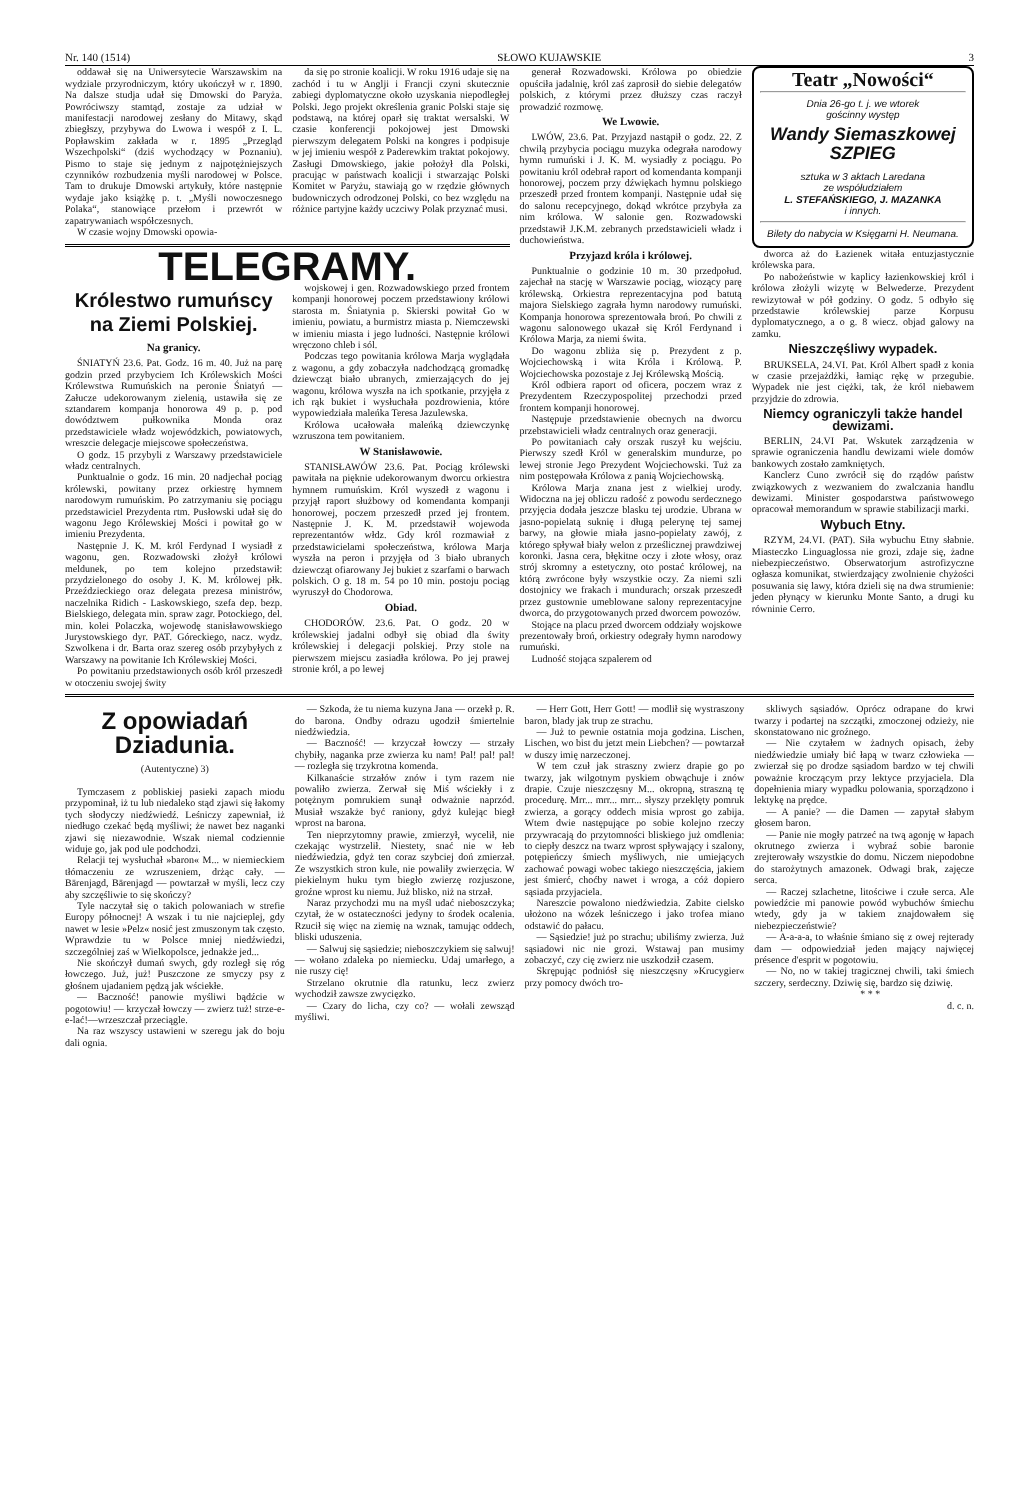Nr. 140 (1514) SŁOWO KUJAWSKIE 3
oddawał się na Uniwersytecie Warszawskim na wydziale przyrodniczym, który ukończył w r. 1890. Na dalsze studja udał się Dmowski do Paryża. Powróciwszy stamtąd, zostaje za udział w manifestacji narodowej zesłany do Mitawy, skąd zbiegłszy, przybywa do Lwowa i wespół z I. L. Popławskim zakłada w r. 1895 „Przegląd Wszechpolski“ (dziś wychodzący w Poznaniu). Pismo to staje się jednym z najpotężniejszych czynników rozbudzenia myśli narodowej w Polsce. Tam to drukuje Dmowski artykuły, które następnie wydaje jako książkę p. t. „Myśli nowoczesnego Polaka“, stanowiące przełom i przewrót w zapatrywaniach współczesnych.
W czasie wojny Dmowski opowia-
da się po stronie koalicji. W roku 1916 udaje się na zachód i tu w Anglji i Francji czyni skutecznie zabiegi dyplomatyczne około uzyskania niepodległej Polski. Jego projekt określenia granic Polski staje się podstawą, na której oparł się traktat wersalski. W czasie konferencji pokojowej jest Dmowski pierwszym delegatem Polski na kongres i podpisuje w jej imieniu wespół z Paderewkim traktat pokojowy. Zasługi Dmowskiego, jakie położył dla Polski, pracując w państwach koalicji i stwarzając Polski Komitet w Paryżu, stawiają go w rzędzie głównych budowniczych odrodzonej Polski, co bez względu na różnice partyjne każdy uczciwy Polak przyznać musi.
TELEGRAMY.
Królestwo rumuńscy na Ziemi Polskiej.
Na granicy.
ŚNIATYŃ 23.6. Pat. Godz. 16 m. 40. Już na parę godzin przed przybyciem Ich Królewskich Mości Królewstwa Rumuńskich na peronie Śniatyń — Załucze udekorowanym zielenią, ustawiła się ze sztandarem kompanja honorowa 49 p. p. pod dowództwem pułkownika Monda oraz przedstawiciele władz wojewódzkich, powiatowych, wreszcie delegacje miejscowe społeczeństwa.
O godz. 15 przybyli z Warszawy przedstawiciele władz centralnych.
Punktualnie o godz. 16 min. 20 nadjechał pociąg królewski, powitany przez orkiestrę hymnem narodowym rumuńskim. Po zatrzymaniu się pociągu przedstawiciel Prezydenta rtm. Pusłowski udał się do wagonu Jego Królewskiej Mości i powitał go w imieniu Prezydenta.
Następnie J. K. M. król Ferdynad I wysiadł z wagonu, gen. Rozwadowski złożył królowi meldunek, po tem kolejno przedstawił: przydzielonego do osoby J. K. M. królowej płk. Przeździeckiego oraz delegata prezesa ministrów, naczelnika Ridich - Laskowskiego, szefa dep. bezp. Bielskiego, delegata min. spraw zagr. Potockiego, del. min. kolei Polaczka, wojewodę stanisławowskiego Jurystowskiego dyr. PAT. Góreckiego, nacz. wydz. Szwolkena i dr. Barta oraz szereg osób przybyłych z Warszawy na powitanie Ich Królewskiej Mości.
Po powitaniu przedstawionych osób król przeszedł w otoczeniu swojej świty
wojskowej i gen. Rozwadowskiego przed frontem kompanji honorowej poczem przedstawiony królowi starosta m. Śniatynia p. Skierski powitał Go w imieniu, powiatu, a burmistrz miasta p. Niemczewski w imieniu miasta i jego ludności. Następnie królowi wręczono chleb i sól.
Podczas tego powitania królowa Marja wyglądała z wagonu, a gdy zobaczyła nadchodzącą gromadkę dziewcząt biało ubranych, zmierzających do jej wagonu, królowa wyszła na ich spotkanie, przyjęła z ich rąk bukiet i wysłuchała pozdrowienia, które wypowiedziała maleńka Teresa Jazulewska.
Królowa ucałowała maleńką dziewczynkę wzruszona tem powitaniem.
W Stanisławowie.
STANISŁAWÓW 23.6. Pat. Pociąg królewski pawitała na pięknie udekorowanym dworcu orkiestra hymnem rumuńskim. Król wyszedł z wagonu i przyjął raport służbowy od komendanta kompanji honorowej, poczem przeszedł przed jej frontem. Następnie J. K. M. przedstawił wojewoda reprezentantów włdz. Gdy król rozmawiał z przedstawicielami społeczeństwa, królowa Marja wyszła na peron i przyjęła od 3 biało ubranych dziewcząt ofiarowany Jej bukiet z szarfami o barwach polskich. O g. 18 m. 54 po 10 min. postoju pociąg wyruszył do Chodorowa.
Obiad.
CHODORÓW. 23.6. Pat. O godz. 20 w królewskiej jadalni odbył się obiad dla świty królewskiej i delegacji polskiej. Przy stole na pierwszem miejscu zasiadła królowa. Po jej prawej stronie król, a po lewej
generał Rozwadowski. Królowa po obiedzie opuściła jadalnię, król zaś zaprosił do siebie delegatów polskich, z którymi przez dłuższy czas raczył prowadzić rozmowę.
We Lwowie.
LWÓW, 23.6. Pat. Przyjazd nastąpił o godz. 22. Z chwilą przybycia pociągu muzyka odegrała narodowy hymn rumuński i J. K. M. wysiadły z pociągu. Po powitaniu król odebrał raport od komendanta kompanji honorowej, poczem przy dźwiękach hymnu polskiego przeszedł przed frontem kompanji. Następnie udał się do salonu recepcyjnego, dokąd wkrótce przybyła za nim królowa. W salonie gen. Rozwadowski przedstawił J.K.M. zebranych przedstawicieli władz i duchowieństwa.
Przyjazd króla i królowej.
Punktualnie o godzinie 10 m. 30 przedpołud. zajechał na stację w Warszawie pociąg, wiozący parę królewską. Orkiestra reprezentacyjna pod batutą majora Sielskiego zagrała hymn narodowy rumuński. Kompanja honorowa sprezentowała broń. Po chwili z wagonu salonowego ukazał się Król Ferdynand i Królowa Marja, za niemi świta.
Do wagonu zbliża się p. Prezydent z p. Wojciechowską i wita Króla i Królową. P. Wojciechowska pozostaje z Jej Królewską Mością.
Król odbiera raport od oficera, poczem wraz z Prezydentem Rzeczypospolitej przechodzi przed frontem kompanji honorowej.
Następuje przedstawienie obecnych na dworcu przebstawicieli władz centralnych oraz generacji.
Po powitaniach cały orszak ruszył ku wejściu. Pierwszy szedł Król w generalskim mundurze, po lewej stronie Jego Prezydent Wojciechowski. Tuż za nim postępowała Królowa z panią Wojciechowską.
Królowa Marja znana jest z wielkiej urody. Widoczna na jej obliczu radość z powodu serdecznego przyjęcia dodała jeszcze blasku tej urodzie. Ubrana w jasno-popielatą suknię i długą pelerynę tej samej barwy, na głowie miała jasno-popielaty zawój, z którego spływał biały welon z prześlicznej prawdziwej koronki. Jasna cera, błękitne oczy i złote włosy, oraz strój skromny a estetyczny, oto postać królowej, na którą zwrócone były wszystkie oczy. Za niemi szli dostojnicy we frakach i mundurach; orszak przeszedł przez gustownie umeblowane salony reprezentacyjne dworca, do przygotowanych przed dworcem powozów.
Stojące na placu przed dworcem oddziały wojskowe prezentowały broń, orkiestry odegrały hymn narodowy rumuński.
Ludność stojąca szpalerem od
Teatr „Nowości“
Dnia 26-go t. j. we wtorek
gościnny występ
Wandy Siemaszkowej
SZPIEG
sztuka w 3 aktach Laredana
ze współudziałem
L. STEFAŃSKIEGO, J. MAZANKA
i innych.
Bilety do nabycia w Księgarni H. Neumana.
dworca aż do Łazienek witała entuzjastycznie królewska para.
Po nabożeństwie w kaplicy łazienkowskiej król i królowa złożyli wizytę w Belwederze. Prezydent rewizytował w pół godziny. O godz. 5 odbyło się przedstawie królewskiej parze Korpusu dyplomatycznego, a o g. 8 wiecz. objad galowy na zamku.
Nieszczęśliwy wypadek.
BRUKSELA, 24.VI. Pat. Król Albert spadł z konia w czasie przejażdżki, łamiąc rękę w przegubie. Wypadek nie jest ciężki, tak, że król niebawem przyjdzie do zdrowia.
Niemcy ograniczyli także handel dewizami.
BERLIN, 24.VI Pat. Wskutek zarządzenia w sprawie ograniczenia handlu dewizami wiele domów bankowych zostało zamkniętych.
Kanclerz Cuno zwrócił się do rządów państw związkowych z wezwaniem do zwalczania handlu dewizami. Minister gospodarstwa państwowego opracował memorandum w sprawie stabilizacji marki.
Wybuch Etny.
RZYM, 24.VI. (PAT). Siła wybuchu Etny słabnie. Miasteczko Linguaglossa nie grozi, zdaje się, żadne niebezpieczeństwo. Obserwatorjum astrofizyczne ogłasza komunikat, stwierdzający zwolnienie chyżości posuwania się lawy, która dzieli się na dwa strumienie: jeden płynący w kierunku Monte Santo, a drugi ku równinie Cerro.
Z opowiadań Dziadunia.
(Autentyczne) 3)
Tymczasem z pobliskiej pasieki zapach miodu przypominał, iż tu lub niedaleko stąd zjawi się łakomy tych słodyczy niedźwiedź. Leśniczy zapewniał, iż niedługo czekać będą myśliwi; że nawet bez naganki zjawi się niezawodnie. Wszak niemal codziennie widuje go, jak pod ule podchodzi.
Relacji tej wysłuchał »baron« M... w niemieckiem tłómaczeniu ze wzruszeniem, drżąc cały. — Bärenjagd, Bärenjagd — powtarzał w myśli, lecz czy aby szczęśliwie to się skończy?
Tyle naczytał się o takich polowaniach w strefie Europy północnej! A wszak i tu nie najcieplej, gdy nawet w lesie »Pelz« nosić jest zmuszonym tak często. Wprawdzie tu w Polsce mniej niedźwiedzi, szczególniej zaś w Wielkopolsce, jednakże jed...
Nie skończył dumań swych, gdy rozległ się róg łowczego. Już, już! Puszczone ze smyczy psy z głośnem ujadaniem pędzą jak wściekłe.
— Baczność! panowie myśliwi bądźcie w pogotowiu! — krzyczał łowczy — zwierz tuż! strze-e-e-lać!—wrzeszczał przeciągle.
Na raz wszyscy ustawieni w szeregu jak do boju dali ognia.
— Szkoda, że tu niema kuzyna Jana — orzekł p. R. do barona. Ondby odrazu ugodził śmiertelnie niedźwiedzia.
— Baczność! — krzyczał łowczy — strzały chybiły, naganka prze zwierza ku nam! Pal! pal! pal! — rozległa się trzykrotna komenda.
Kilkanaście strzałów znów i tym razem nie powaliło zwierza. Zerwał się Miś wściekły i z potężnym pomrukiem sunął odważnie naprzód. Musiał wszakże być raniony, gdyż kulejąc biegł wprost na barona.
Ten nieprzytomny prawie, zmierzył, wycelił, nie czekając wystrzelił. Niestety, snać nie w łeb niedźwiedzia, gdyż ten coraz szybciej doń zmierzał. Ze wszystkich stron kule, nie powaliły zwierzęcia. W piekielnym huku tym biegło zwierzę rozjuszone, groźne wprost ku niemu. Już blisko, niż na strzał.
Naraz przychodzi mu na myśl udać nieboszczyka; czytał, że w ostateczności jedyny to środek ocalenia. Rzucił się więc na ziemię na wznak, tamując oddech, bliski uduszenia.
— Salwuj się sąsiedzie; nieboszczykiem się salwuj! — wołano zdaleka po niemiecku. Udaj umarłego, a nie ruszy cię!
Strzelano okrutnie dla ratunku, lecz zwierz wychodził zawsze zwycięzko.
— Czary do licha, czy co? — wołali zewsząd myśliwi.
— Herr Gott, Herr Gott! — modlił się wystraszony baron, blady jak trup ze strachu.
— Już to pewnie ostatnia moja godzina. Lischen, Lischen, wo bist du jetzt mein Liebchen? — powtarzał w duszy imię narzeczonej.
W tem czuł jak straszny zwierz drapie go po twarzy, jak wilgotnym pyskiem obwąchuje i znów drapie. Czuje nieszczęsny M... okropną, straszną tę procedurę. Mrr... mrr... mrr... słyszy przeklęty pomruk zwierza, a gorący oddech misia wprost go zabija. Wtem dwie następujące po sobie kolejno rzeczy przywracają do przytomności bliskiego już omdlenia: to ciepły deszcz na twarz wprost spływający i szalony, potępieńczy śmiech myśliwych, nie umiejących zachować powagi wobec takiego nieszczęścia, jakiem jest śmierć, choćby nawet i wroga, a cóż dopiero sąsiada przyjaciela.
Nareszcie powalono niedźwiedzia. Zabite cielsko ułożono na wózek leśniczego i jako trofea miano odstawić do pałacu.
— Sąsiedzie! już po strachu; ubiliśmy zwierza. Już sąsiadowi nic nie grozi. Wstawaj pan musimy zobaczyć, czy cię zwierz nie uszkodził czasem.
Skrępując podniósł się nieszczęsny »Krucygier« przy pomocy dwóch tro-
skliwych sąsiadów. Oprócz odrapane do krwi twarzy i podartej na szczątki, zmoczonej odzieży, nie skonstatowano nic groźnego.
— Nie czytałem w żadnych opisach, żeby niedźwiedzie umiały bić łapą w twarz człowieka — zwierzał się po drodze sąsiadom bardzo w tej chwili poważnie kroczącym przy lektyce przyjaciela. Dla dopełnienia miary wypadku polowania, sporządzono i lektykę na prędce.
— A panie? — die Damen — zapytał słabym głosem baron.
— Panie nie mogły patrzeć na twą agonję w łapach okrutnego zwierza i wybraź sobie baronie zrejterowały wszystkie do domu. Niczem niepodobne do starożytnych amazonek. Odwagi brak, zajęcze serca.
— Raczej szlachetne, litościwe i czułe serca. Ale powiedźcie mi panowie powód wybuchów śmiechu wtedy, gdy ja w takiem znajdowałem się niebezpieczeństwie?
— A-a-a-a, to właśnie śmiano się z owej rejterady dam — odpowiedział jeden mający najwięcej présence d'esprit w pogotowiu.
— No, no w takiej tragicznej chwili, taki śmiech szczery, serdeczny. Dziwię się, bardzo się dziwię.
* * *
d. c. n.